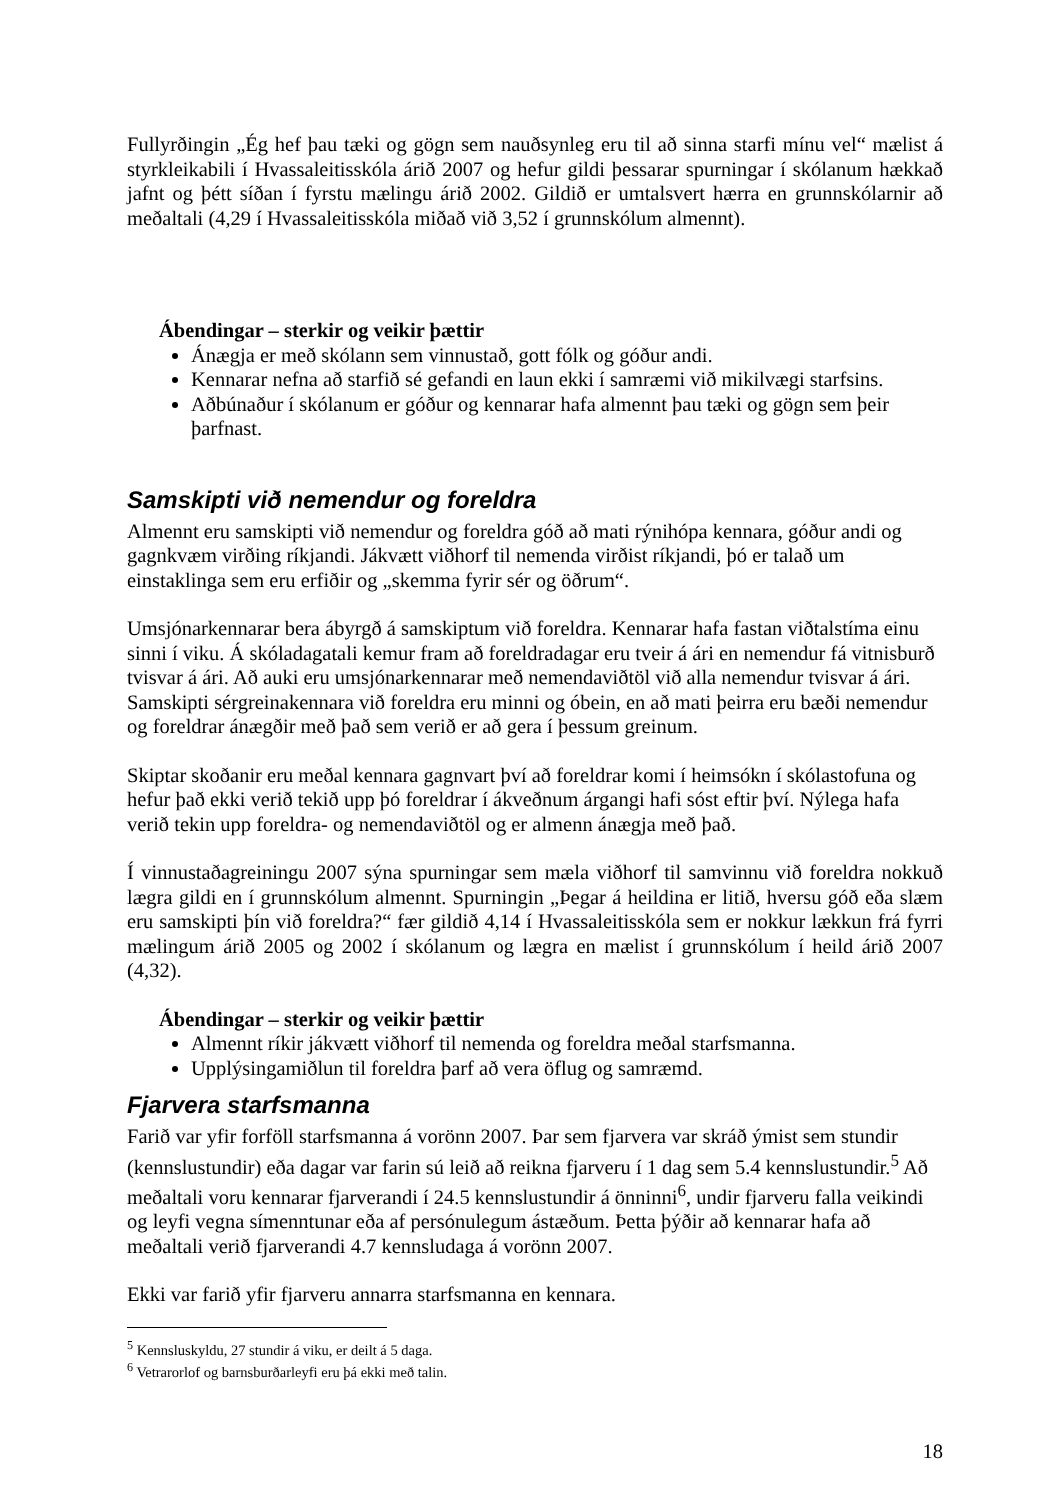Fullyrðingin „Ég hef þau tæki og gögn sem nauðsynleg eru til að sinna starfi mínu vel“ mælist á styrkleikabili í Hvassaleitisskóla árið 2007 og hefur gildi þessarar spurningar í skólanum hækkað jafnt og þétt síðan í fyrstu mælingu árið 2002. Gildið er umtalsvert hærra en grunnskólarnir að meðaltali (4,29 í Hvassaleitisskóla miðað við 3,52 í grunnskólum almennt).
Ábendingar – sterkir og veikir þættir
Ánægja er með skólann sem vinnustað, gott fólk og góður andi.
Kennarar nefna að starfið sé gefandi en laun ekki í samræmi við mikilvægi starfsins.
Aðbúnaður í skólanum er góður og kennarar hafa almennt þau tæki og gögn sem þeir þarfnast.
Samskipti við nemendur og foreldra
Almennt eru samskipti við nemendur og foreldra góð að mati rýnihópa kennara, góður andi og gagnkvæm virðing ríkjandi. Jákvætt viðhorf til nemenda virðist ríkjandi, þó er talað um einstaklinga sem eru erfiðir og „skemma fyrir sér og öðrum“.
Umsjónarkennarar bera ábyrgð á samskiptum við foreldra. Kennarar hafa fastan viðtalstíma einu sinni í viku. Á skóladagatali kemur fram að foreldradagar eru tveir á ári en nemendur fá vitnisburð tvisvar á ári. Að auki eru umsjónarkennarar með nemendaviðtöl við alla nemendur tvisvar á ári. Samskipti sérgreinakennara við foreldra eru minni og óbein, en að mati þeirra eru bæði nemendur og foreldrar ánægðir með það sem verið er að gera í þessum greinum.
Skiptar skoðanir eru meðal kennara gagnvart því að foreldrar komi í heimsókn í skólastofuna og hefur það ekki verið tekið upp þó foreldrar í ákveðnum árgangi hafi sóst eftir því. Nýlega hafa verið tekin upp foreldra- og nemendaviðtöl og er almenn ánægja með það.
Í vinnustaðagreiningu 2007 sýna spurningar sem mæla viðhorf til samvinnu við foreldra nokkuð lægra gildi en í grunnskólum almennt. Spurningin „Þegar á heildina er litið, hversu góð eða slæm eru samskipti þín við foreldra?“ fær gildið 4,14 í Hvassaleitisskóla sem er nokkur lækkun frá fyrri mælingum árið 2005 og 2002 í skólanum og lægra en mælist í grunnskólum í heild árið 2007 (4,32).
Ábendingar – sterkir og veikir þættir
Almennt ríkir jákvætt viðhorf til nemenda og foreldra meðal starfsmanna.
Upplýsingamiðlun til foreldra þarf að vera öflug og samræmd.
Fjarvera starfsmanna
Farið var yfir forföll starfsmanna á vorönn 2007. Þar sem fjarvera var skráð ýmist sem stundir (kennslustundir) eða dagar var farin sú leið að reikna fjarveru í 1 dag sem 5.4 kennslustundir.<sup>5</sup> Að meðaltali voru kennarar fjarverandi í 24.5 kennslustundir á önninni<sup>6</sup>, undir fjarveru falla veikindi og leyfi vegna símenntunar eða af persónulegum ástæðum. Þetta þýðir að kennarar hafa að meðaltali verið fjarverandi 4.7 kennsludaga á vorönn 2007.
Ekki var farið yfir fjarveru annarra starfsmanna en kennara.
<sup>5</sup> Kennsluskyldu, 27 stundir á viku, er deilt á 5 daga.
<sup>6</sup> Vetrarorlof og barnsburðarleyfi eru þá ekki með talin.
18